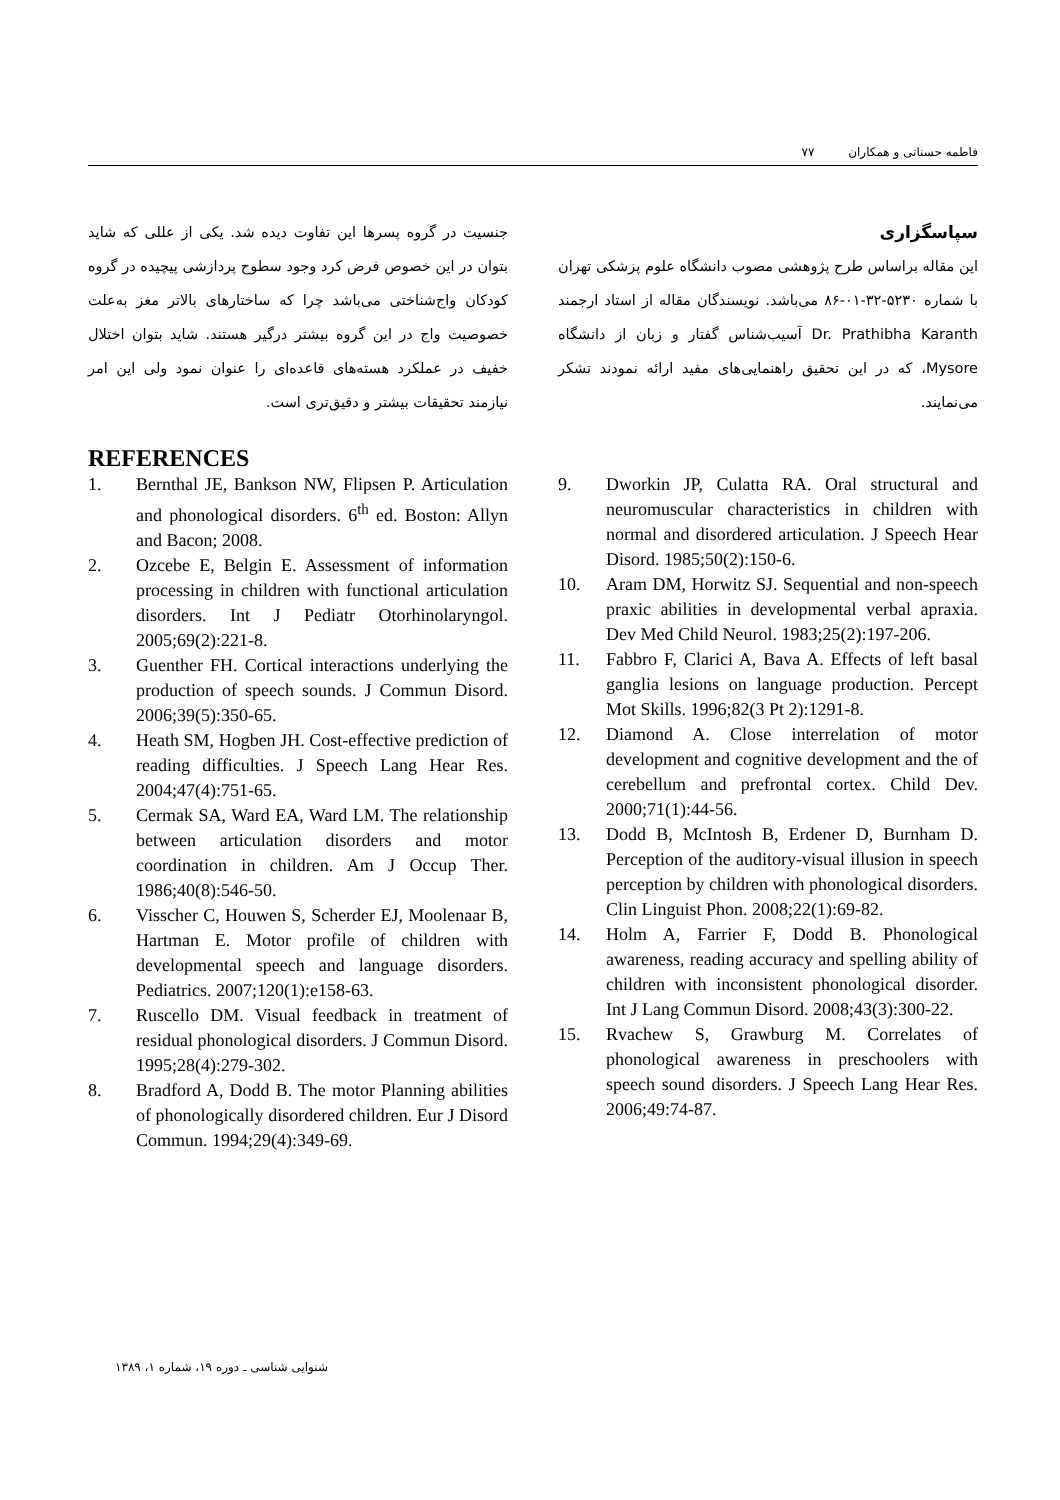فاطمه حسناتی و همکاران ۷۷
جنسیت در گروه پسرها این تفاوت دیده شد. یکی از عللی که شاید بتوان در این خصوص فرض کرد وجود سطوح پردازشی پیچیده در گروه کودکان واج‌شناختی می‌باشد چرا که ساختارهای بالاتر مغز به‌علت خصوصیت واج در این گروه بیشتر درگیر هستند. شاید بتوان اختلال خفیف در عملکرد هسته‌های قاعده‌ای را عنوان نمود ولی این امر نیازمند تحقیقات بیشتر و دقیق‌تری است.
سپاسگزاری
این مقاله براساس طرح پژوهشی مصوب دانشگاه علوم پزشکی تهران با شماره ۵۲۳۰-۳۲-۰۱-۸۶ می‌باشد. نویسندگان مقاله از استاد ارجمند Dr. Prathibha Karanth آسیب‌شناس گفتار و زبان از دانشگاه Mysore، که در این تحقیق راهنمایی‌های مفید ارائه نمودند تشکر می‌نمایند.
REFERENCES
1. Bernthal JE, Bankson NW, Flipsen P. Articulation and phonological disorders. 6<sup>th</sup> ed. Boston: Allyn and Bacon; 2008.
2. Ozcebe E, Belgin E. Assessment of information processing in children with functional articulation disorders. Int J Pediatr Otorhinolaryngol. 2005;69(2):221-8.
3. Guenther FH. Cortical interactions underlying the production of speech sounds. J Commun Disord. 2006;39(5):350-65.
4. Heath SM, Hogben JH. Cost-effective prediction of reading difficulties. J Speech Lang Hear Res. 2004;47(4):751-65.
5. Cermak SA, Ward EA, Ward LM. The relationship between articulation disorders and motor coordination in children. Am J Occup Ther. 1986;40(8):546-50.
6. Visscher C, Houwen S, Scherder EJ, Moolenaar B, Hartman E. Motor profile of children with developmental speech and language disorders. Pediatrics. 2007;120(1):e158-63.
7. Ruscello DM. Visual feedback in treatment of residual phonological disorders. J Commun Disord. 1995;28(4):279-302.
8. Bradford A, Dodd B. The motor Planning abilities of phonologically disordered children. Eur J Disord Commun. 1994;29(4):349-69.
9. Dworkin JP, Culatta RA. Oral structural and neuromuscular characteristics in children with normal and disordered articulation. J Speech Hear Disord. 1985;50(2):150-6.
10. Aram DM, Horwitz SJ. Sequential and non-speech praxic abilities in developmental verbal apraxia. Dev Med Child Neurol. 1983;25(2):197-206.
11. Fabbro F, Clarici A, Bava A. Effects of left basal ganglia lesions on language production. Percept Mot Skills. 1996;82(3 Pt 2):1291-8.
12. Diamond A. Close interrelation of motor development and cognitive development and the of cerebellum and prefrontal cortex. Child Dev. 2000;71(1):44-56.
13. Dodd B, McIntosh B, Erdener D, Burnham D. Perception of the auditory-visual illusion in speech perception by children with phonological disorders. Clin Linguist Phon. 2008;22(1):69-82.
14. Holm A, Farrier F, Dodd B. Phonological awareness, reading accuracy and spelling ability of children with inconsistent phonological disorder. Int J Lang Commun Disord. 2008;43(3):300-22.
15. Rvachew S, Grawburg M. Correlates of phonological awareness in preschoolers with speech sound disorders. J Speech Lang Hear Res. 2006;49:74-87.
شنوایی شناسی ـ دوره ۱۹، شماره ۱، ۱۳۸۹